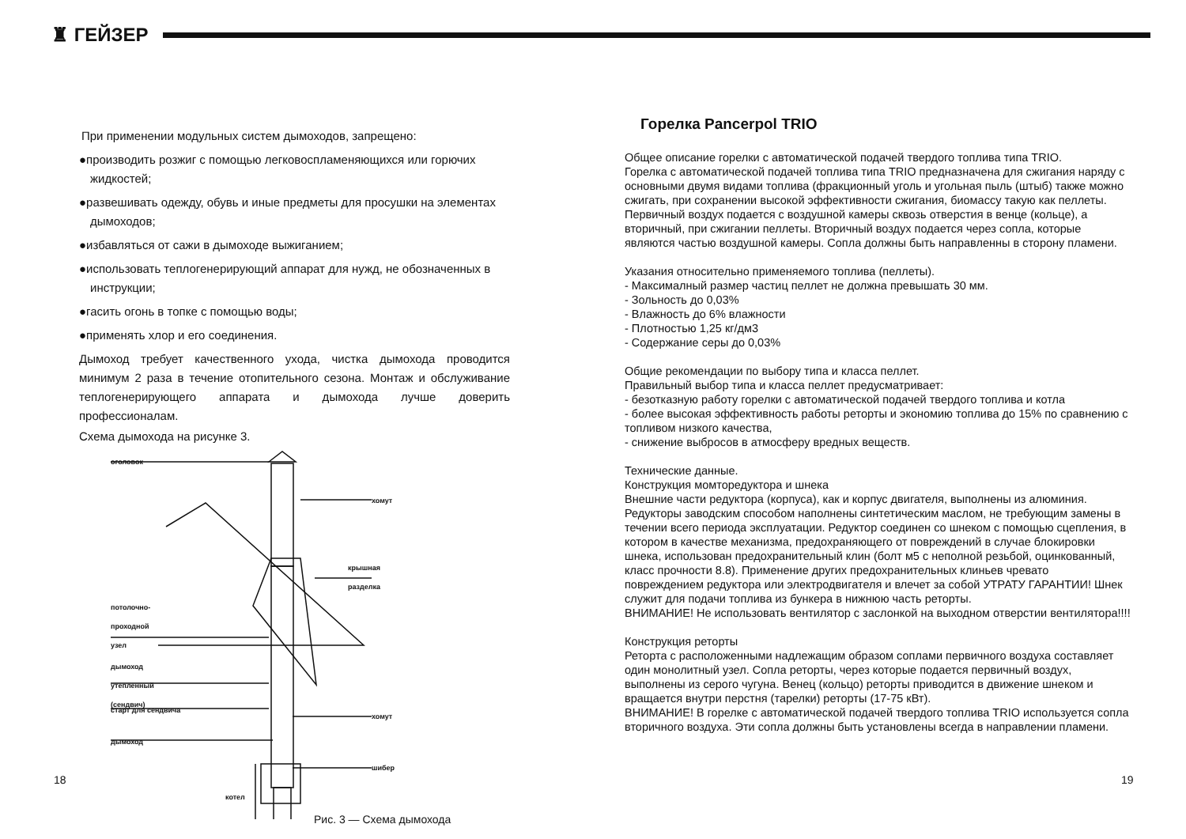♜ ГЕЙЗЕР
При применении модульных систем дымоходов, запрещено:
●производить розжиг с помощью легковоспламеняющихся или горючих жидкостей;
●развешивать одежду, обувь и иные предметы для просушки на элементах дымоходов;
●избавляться от сажи в дымоходе выжиганием;
●использовать теплогенерирующий аппарат для нужд, не обозначенных в инструкции;
●гасить огонь в топке с помощью воды;
●применять хлор и его соединения.
Дымоход требует качественного ухода, чистка дымохода проводится минимум 2 раза в течение отопительного сезона. Монтаж и обслуживание теплогенерирующего аппарата и дымохода лучше доверить профессионалам.
Схема дымохода на рисунке 3.
оголовок
хомут
крышная
разделка
потолочно-
проходной
узел
дымоход
утепленный
(сендвич)
старт для сендвича
хомут
дымоход
шибер
котел
Рис. 3 — Схема дымохода
Горелка Pancerpol TRIO
Общее описание горелки с автоматической подачей твердого топлива типа TRIO.
Горелка с автоматической подачей топлива типа TRIO предназначена для сжигания наряду с основными двумя видами топлива (фракционный уголь и угольная пыль (штыб) также можно сжигать, при сохранении высокой эффективности сжигания, биомассу такую как пеллеты. Первичный воздух подается с воздушной камеры сквозь отверстия в венце (кольце), а вторичный, при сжигании пеллеты. Вторичный воздух подается через сопла, которые являются частью воздушной камеры. Сопла должны быть направленны в сторону пламени.
Указания относительно применяемого топлива (пеллеты).
- Максималный размер частиц пеллет не должна превышать 30 мм.
- Зольность до 0,03%
- Влажность до 6% влажности
- Плотностью 1,25 кг/дм3
- Содержание серы до 0,03%
Общие рекомендации по выбору типа и класса пеллет.
Правильный выбор типа и класса пеллет предусматривает:
- безотказную работу горелки с автоматической подачей твердого топлива и котла
- более высокая эффективность работы реторты и экономию топлива до 15% по сравнению с топливом низкого качества,
- снижение выбросов в атмосферу вредных веществ.
Технические данные.
Конструкция момторедуктора и шнека
Внешние части редуктора (корпуса), как и корпус двигателя, выполнены из алюминия. Редукторы заводским способом наполнены синтетическим маслом, не требующим замены в течении всего периода эксплуатации. Редуктор соединен со шнеком с помощью сцепления, в котором в качестве механизма, предохраняющего от повреждений в случае блокировки шнека, использован предохранительный клин (болт м5 с неполной резьбой, оцинкованный, класс прочности 8.8). Применение других предохранительных клиньев чревато повреждением редуктора или электродвигателя и влечет за собой УТРАТУ ГАРАНТИИ! Шнек служит для подачи топлива из бункера в нижнюю часть реторты.
ВНИМАНИЕ! Не использовать вентилятор с заслонкой на выходном отверстии вентилятора!!!!
Конструкция реторты
Реторта с расположенными надлежащим образом соплами первичного воздуха составляет один монолитный узел. Сопла реторты, через которые подается первичный воздух, выполнены из серого чугуна. Венец (кольцо) реторты приводится в движение шнеком и вращается внутри перстня (тарелки) реторты (17-75 кВт).
ВНИМАНИЕ! В горелке с автоматической подачей твердого топлива TRIO используется сопла вторичного воздуха. Эти сопла должны быть установлены всегда в направлении пламени.
18 19